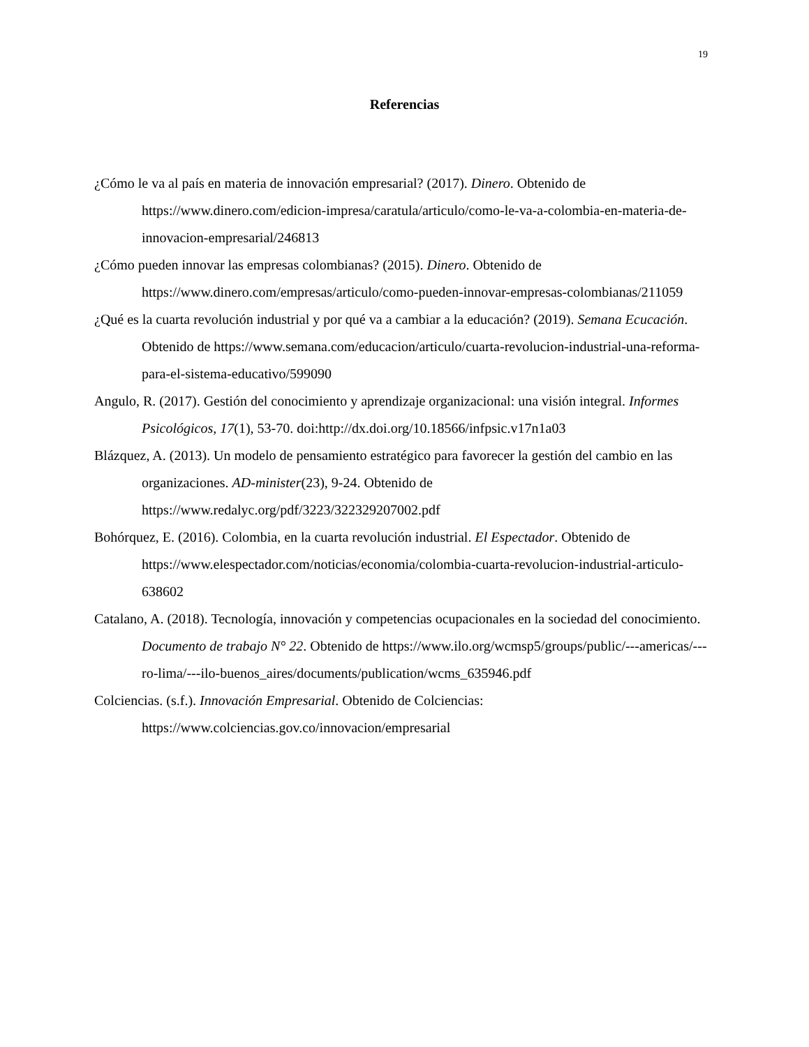19
Referencias
¿Cómo le va al país en materia de innovación empresarial? (2017). Dinero. Obtenido de https://www.dinero.com/edicion-impresa/caratula/articulo/como-le-va-a-colombia-en-materia-de-innovacion-empresarial/246813
¿Cómo pueden innovar las empresas colombianas? (2015). Dinero. Obtenido de https://www.dinero.com/empresas/articulo/como-pueden-innovar-empresas-colombianas/211059
¿Qué es la cuarta revolución industrial y por qué va a cambiar a la educación? (2019). Semana Ecucación. Obtenido de https://www.semana.com/educacion/articulo/cuarta-revolucion-industrial-una-reforma-para-el-sistema-educativo/599090
Angulo, R. (2017). Gestión del conocimiento y aprendizaje organizacional: una visión integral. Informes Psicológicos, 17(1), 53-70. doi:http://dx.doi.org/10.18566/infpsic.v17n1a03
Blázquez, A. (2013). Un modelo de pensamiento estratégico para favorecer la gestión del cambio en las organizaciones. AD-minister(23), 9-24. Obtenido de https://www.redalyc.org/pdf/3223/322329207002.pdf
Bohórquez, E. (2016). Colombia, en la cuarta revolución industrial. El Espectador. Obtenido de https://www.elespectador.com/noticias/economia/colombia-cuarta-revolucion-industrial-articulo-638602
Catalano, A. (2018). Tecnología, innovación y competencias ocupacionales en la sociedad del conocimiento. Documento de trabajo N° 22. Obtenido de https://www.ilo.org/wcmsp5/groups/public/---americas/---ro-lima/---ilo-buenos_aires/documents/publication/wcms_635946.pdf
Colciencias. (s.f.). Innovación Empresarial. Obtenido de Colciencias: https://www.colciencias.gov.co/innovacion/empresarial